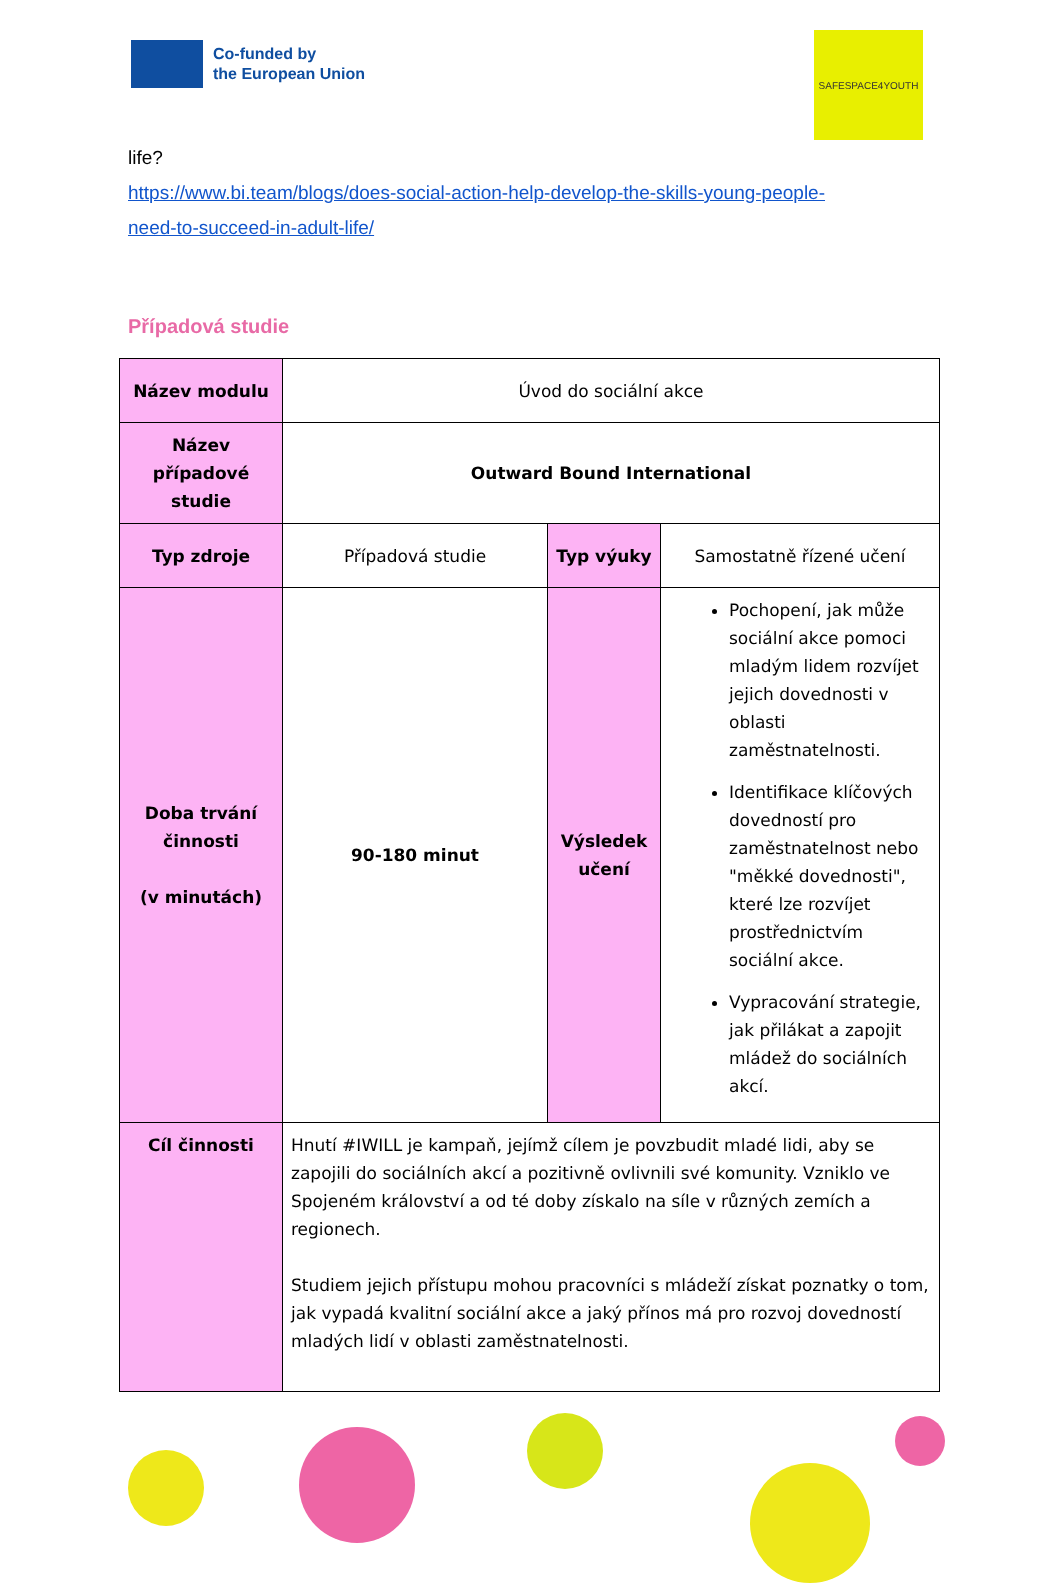Co-funded by
the European Union
SAFESPACE4YOUTH
life?
https://www.bi.team/blogs/does-social-action-help-develop-the-skills-young-people-
need-to-succeed-in-adult-life/
Případová studie
| Název modulu | Úvod do sociální akce | | |
| Název případové studie | Outward Bound International | | |
| Typ zdroje | Případová studie | Typ výuky | Samostatně řízené učení |
| Doba trvání činnosti (v minutách) | 90-180 minut | Výsledek učení | Pochopení, jak může sociální akce pomoci mladým lidem rozvíjet jejich dovednosti v oblasti zaměstnatelnosti. Identifikace klíčových dovedností pro zaměstnatelnost nebo "měkké dovednosti", které lze rozvíjet prostřednictvím sociální akce. Vypracování strategie, jak přilákat a zapojit mládež do sociálních akcí. |
| Cíl činnosti | Hnutí #IWILL je kampaň, jejímž cílem je povzbudit mladé lidi, aby se zapojili do sociálních akcí a pozitivně ovlivnili své komunity. Vzniklo ve Spojeném království a od té doby získalo na síle v různých zemích a regionech. Studiem jejich přístupu mohou pracovníci s mládeží získat poznatky o tom, jak vypadá kvalitní sociální akce a jaký přínos má pro rozvoj dovedností mladých lidí v oblasti zaměstnatelnosti. | | |